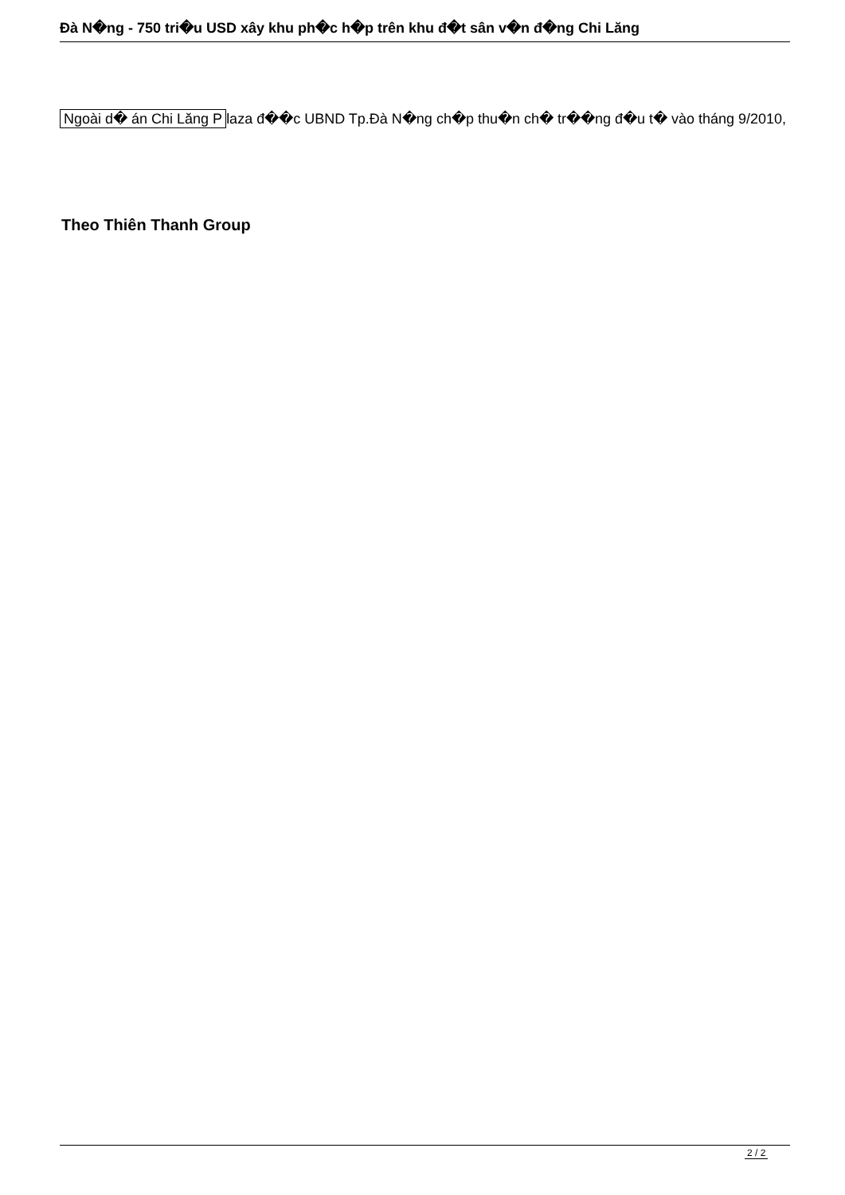Đà N�ng - 750 tri�u USD xây khu ph�c h�p trên khu đ�t sân v�n đ�ng Chi Lăng
Ngoài d� án Chi Lăng P laza đ��c UBND Tp.Đà N�ng ch�p thu�n ch� tr��ng đ�u t� vào tháng 9/2010,
Theo Thiên Thanh Group
2 / 2